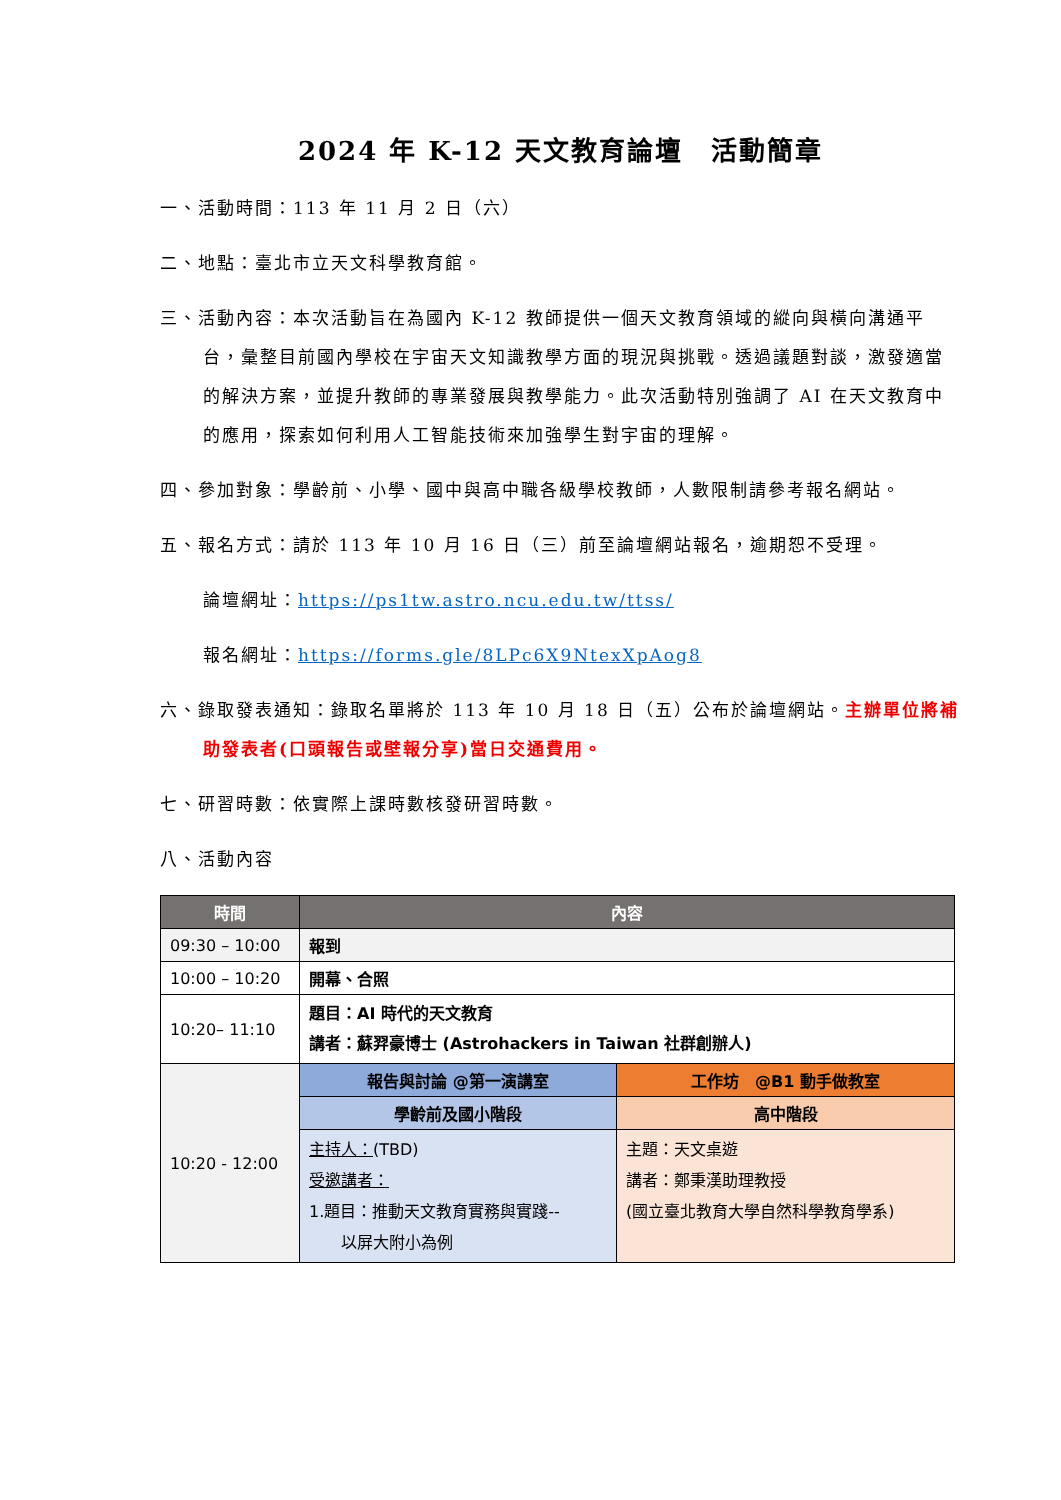2024 年 K-12 天文教育論壇　活動簡章
一、活動時間：113 年 11 月 2 日（六）
二、地點：臺北市立天文科學教育館。
三、活動內容：本次活動旨在為國內 K-12 教師提供一個天文教育領域的縱向與橫向溝通平台，彙整目前國內學校在宇宙天文知識教學方面的現況與挑戰。透過議題對談，激發適當的解決方案，並提升教師的專業發展與教學能力。此次活動特別強調了 AI 在天文教育中的應用，探索如何利用人工智能技術來加強學生對宇宙的理解。
四、參加對象：學齡前、小學、國中與高中職各級學校教師，人數限制請參考報名網站。
五、報名方式：請於 113 年 10 月 16 日（三）前至論壇網站報名，逾期恕不受理。
論壇網址：https://ps1tw.astro.ncu.edu.tw/ttss/
報名網址：https://forms.gle/8LPc6X9NtexXpAog8
六、錄取發表通知：錄取名單將於 113 年 10 月 18 日（五）公布於論壇網站。主辦單位將補助發表者(口頭報告或壁報分享)當日交通費用。
七、研習時數：依實際上課時數核發研習時數。
八、活動內容
| 時間 | 內容 | |
| --- | --- | --- |
| 09:30 – 10:00 | 報到 | |
| 10:00 – 10:20 | 開幕、合照 | |
| 10:20– 11:10 | 題目：AI 時代的天文教育 講者：蘇羿豪博士 (Astrohackers in Taiwan 社群創辦人) | |
| 10:20 - 12:00 | 報告與討論 @第一演講室 | 工作坊 @B1 動手做教室 |
| | 學齡前及國小階段 | 高中階段 |
| | 主持人： (TBD) 受邀講者： 1.題目：推動天文教育實務與實踐-- 以屏大附小為例 | 主題：天文桌遊 講者：鄭秉漢助理教授 (國立臺北教育大學自然科學教育學系) |